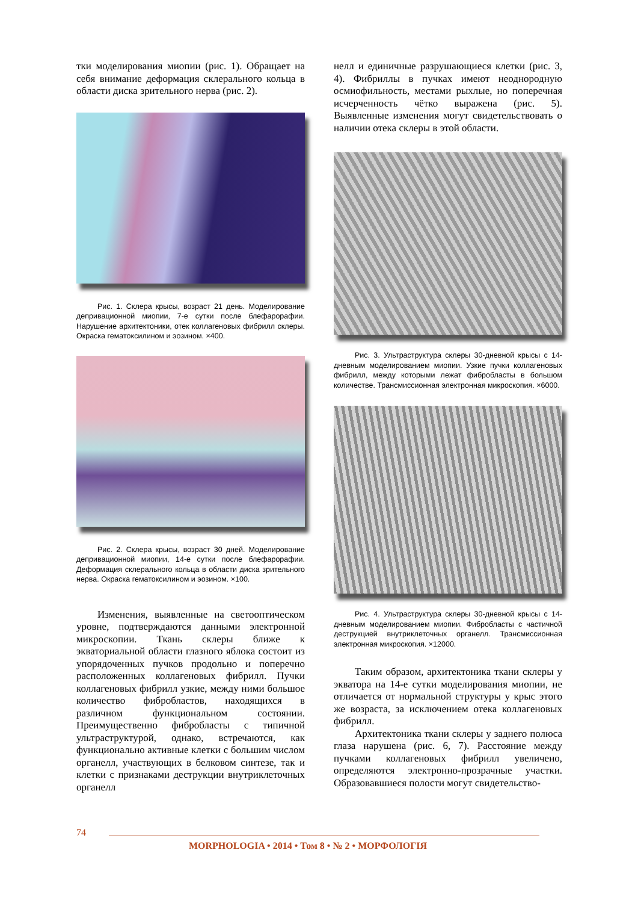тки моделирования миопии (рис. 1). Обращает на себя внимание деформация склерального кольца в области диска зрительного нерва (рис. 2).
Рис. 1. Склера крысы, возраст 21 день. Моделирование депривационной миопии, 7-е сутки после блефарорафии. Нарушение архитектоники, отек коллагеновых фибрилл склеры. Окраска гематоксилином и эозином. ×400.
Рис. 2. Склера крысы, возраст 30 дней. Моделирование депривационной миопии, 14-е сутки после блефарорафии. Деформация склерального кольца в области диска зрительного нерва. Окраска гематоксилином и эозином. ×100.
Изменения, выявленные на светооптическом уровне, подтверждаются данными электронной микроскопии. Ткань склеры ближе к экваториальной области глазного яблока состоит из упорядоченных пучков продольно и поперечно расположенных коллагеновых фибрилл. Пучки коллагеновых фибрилл узкие, между ними большое количество фибробластов, находящихся в различном функциональном состоянии. Преимущественно фибробласты с типичной ультраструктурой, однако, встречаются, как функционально активные клетки с большим числом органелл, участвующих в белковом синтезе, так и клетки с признаками деструкции внутриклеточных органелл
нелл и единичные разрушающиеся клетки (рис. 3, 4). Фибриллы в пучках имеют неоднородную осмиофильность, местами рыхлые, но поперечная исчерченность чётко выражена (рис. 5). Выявленные изменения могут свидетельствовать о наличии отека склеры в этой области.
Рис. 3. Ультраструктура склеры 30-дневной крысы с 14-дневным моделированием миопии. Узкие пучки коллагеновых фибрилл, между которыми лежат фибробласты в большом количестве. Трансмиссионная электронная микроскопия. ×6000.
Рис. 4. Ультраструктура склеры 30-дневной крысы с 14-дневным моделированием миопии. Фибробласты с частичной деструкцией внутриклеточных органелл. Трансмиссионная электронная микроскопия. ×12000.
Таким образом, архитектоника ткани склеры у экватора на 14-е сутки моделирования миопии, не отличается от нормальной структуры у крыс этого же возраста, за исключением отека коллагеновых фибрилл.
Архитектоника ткани склеры у заднего полюса глаза нарушена (рис. 6, 7). Расстояние между пучками коллагеновых фибрилл увеличено, определяются электронно-прозрачные участки. Образовавшиеся полости могут свидетельство-
74
MORPHOLOGIA • 2014 • Том 8 • № 2 • МОРФОЛОГІЯ